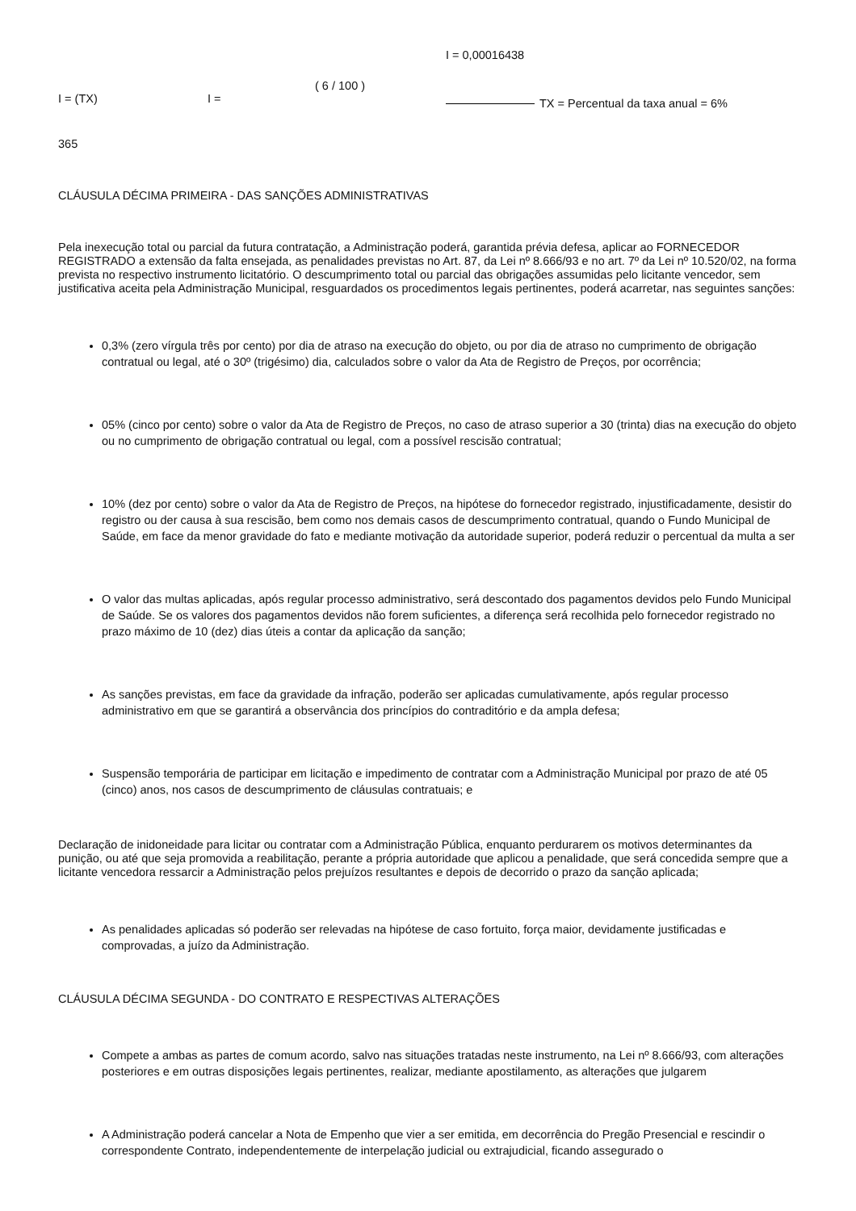I = 0,00016438
( 6 / 100 )
I = (TX) I = TX = Percentual da taxa anual = 6%
365
CLÁUSULA DÉCIMA PRIMEIRA - DAS SANÇÕES ADMINISTRATIVAS
Pela inexecução total ou parcial da futura contratação, a Administração poderá, garantida prévia defesa, aplicar ao FORNECEDOR REGISTRADO a extensão da falta ensejada, as penalidades previstas no Art. 87, da Lei nº 8.666/93 e no art. 7º da Lei nº 10.520/02, na forma prevista no respectivo instrumento licitatório. O descumprimento total ou parcial das obrigações assumidas pelo licitante vencedor, sem justificativa aceita pela Administração Municipal, resguardados os procedimentos legais pertinentes, poderá acarretar, nas seguintes sanções:
0,3% (zero vírgula três por cento) por dia de atraso na execução do objeto, ou por dia de atraso no cumprimento de obrigação contratual ou legal, até o 30º (trigésimo) dia, calculados sobre o valor da Ata de Registro de Preços, por ocorrência;
05% (cinco por cento) sobre o valor da Ata de Registro de Preços, no caso de atraso superior a 30 (trinta) dias na execução do objeto ou no cumprimento de obrigação contratual ou legal, com a possível rescisão contratual;
10% (dez por cento) sobre o valor da Ata de Registro de Preços, na hipótese do fornecedor registrado, injustificadamente, desistir do registro ou der causa à sua rescisão, bem como nos demais casos de descumprimento contratual, quando o Fundo Municipal de Saúde, em face da menor gravidade do fato e mediante motivação da autoridade superior, poderá reduzir o percentual da multa a ser
O valor das multas aplicadas, após regular processo administrativo, será descontado dos pagamentos devidos pelo Fundo Municipal de Saúde. Se os valores dos pagamentos devidos não forem suficientes, a diferença será recolhida pelo fornecedor registrado no prazo máximo de 10 (dez) dias úteis a contar da aplicação da sanção;
As sanções previstas, em face da gravidade da infração, poderão ser aplicadas cumulativamente, após regular processo administrativo em que se garantirá a observância dos princípios do contraditório e da ampla defesa;
Suspensão temporária de participar em licitação e impedimento de contratar com a Administração Municipal por prazo de até 05 (cinco) anos, nos casos de descumprimento de cláusulas contratuais; e
Declaração de inidoneidade para licitar ou contratar com a Administração Pública, enquanto perdurarem os motivos determinantes da punição, ou até que seja promovida a reabilitação, perante a própria autoridade que aplicou a penalidade, que será concedida sempre que a licitante vencedora ressarcir a Administração pelos prejuízos resultantes e depois de decorrido o prazo da sanção aplicada;
As penalidades aplicadas só poderão ser relevadas na hipótese de caso fortuito, força maior, devidamente justificadas e comprovadas, a juízo da Administração.
CLÁUSULA DÉCIMA SEGUNDA - DO CONTRATO E RESPECTIVAS ALTERAÇÕES
Compete a ambas as partes de comum acordo, salvo nas situações tratadas neste instrumento, na Lei nº 8.666/93, com alterações posteriores e em outras disposições legais pertinentes, realizar, mediante apostilamento, as alterações que julgarem
A Administração poderá cancelar a Nota de Empenho que vier a ser emitida, em decorrência do Pregão Presencial e rescindir o correspondente Contrato, independentemente de interpelação judicial ou extrajudicial, ficando assegurado o